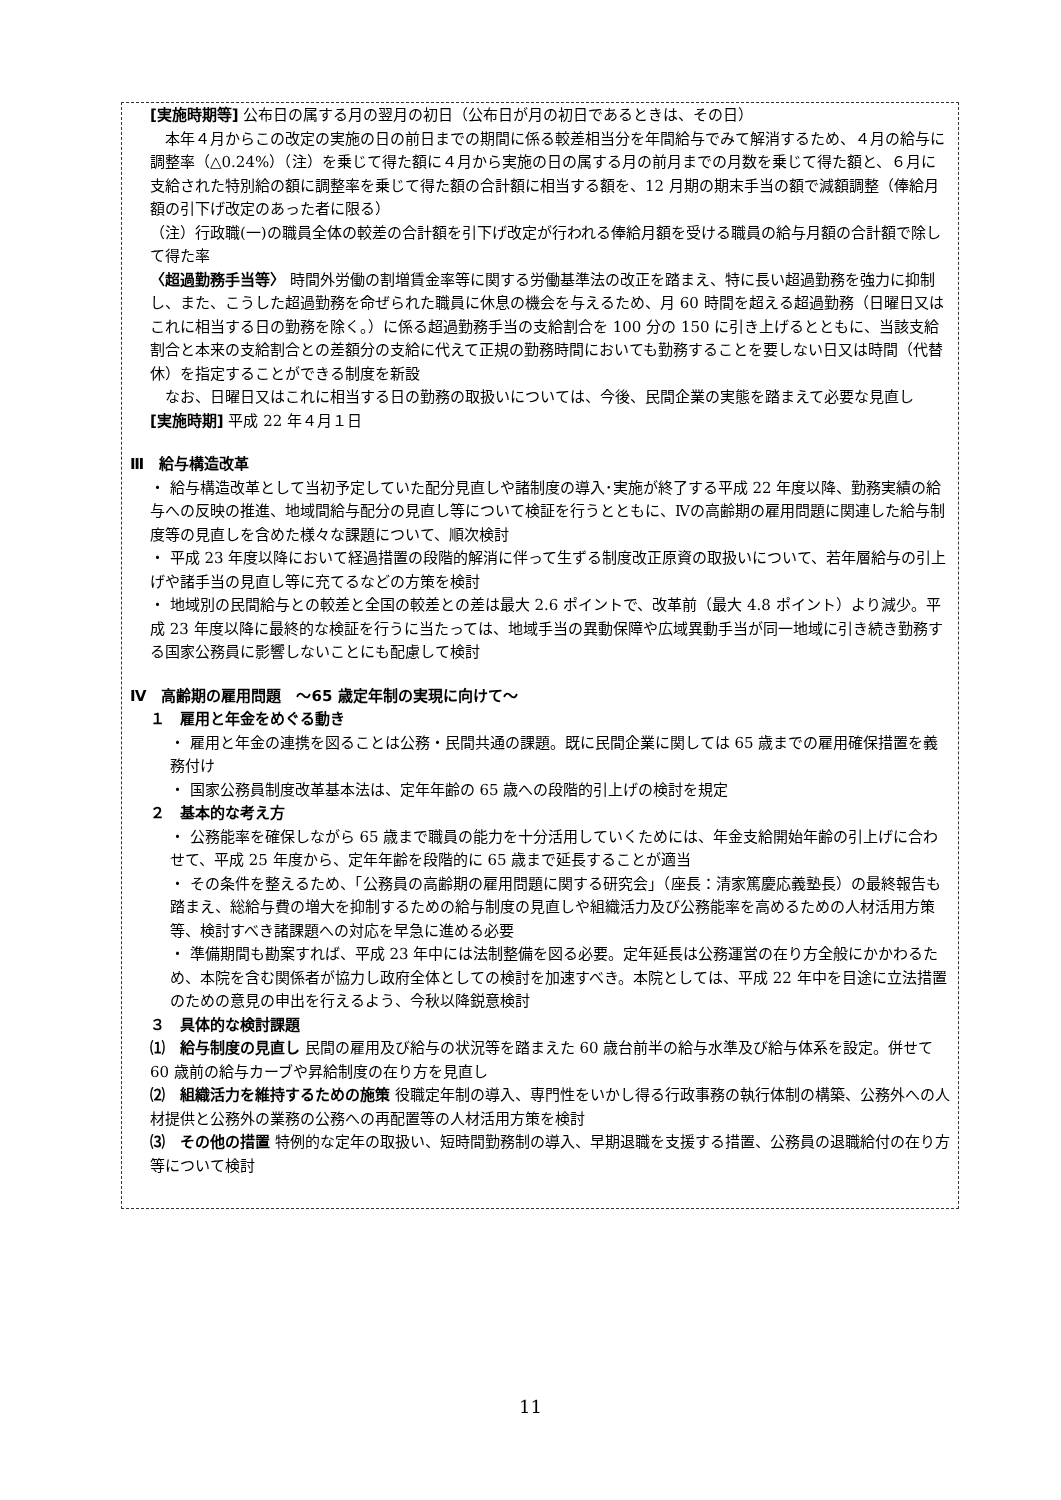[実施時期等] 公布日の属する月の翌月の初日（公布日が月の初日であるときは、その日）
　本年４月からこの改定の実施の日の前日までの期間に係る較差相当分を年間給与でみて解消するため、４月の給与に調整率（△0.24%）（注）を乗じて得た額に４月から実施の日の属する月の前月までの月数を乗じて得た額と、６月に支給された特別給の額に調整率を乗じて得た額の合計額に相当する額を、12 月期の期末手当の額で減額調整（俸給月額の引下げ改定のあった者に限る）
（注）行政職(一)の職員全体の較差の合計額を引下げ改定が行われる俸給月額を受ける職員の給与月額の合計額で除して得た率
〈超過勤務手当等〉 時間外労働の割増賃金率等に関する労働基準法の改正を踏まえ、特に長い超過勤務を強力に抑制し、また、こうした超過勤務を命ぜられた職員に休息の機会を与えるため、月 60 時間を超える超過勤務（日曜日又はこれに相当する日の勤務を除く。）に係る超過勤務手当の支給割合を 100 分の 150 に引き上げるとともに、当該支給割合と本来の支給割合との差額分の支給に代えて正規の勤務時間においても勤務することを要しない日又は時間（代替休）を指定することができる制度を新設
　なお、日曜日又はこれに相当する日の勤務の取扱いについては、今後、民間企業の実態を踏まえて必要な見直し
[実施時期] 平成 22 年４月１日
Ⅲ　給与構造改革
・ 給与構造改革として当初予定していた配分見直しや諸制度の導入･実施が終了する平成 22 年度以降、勤務実績の給与への反映の推進、地域間給与配分の見直し等について検証を行うとともに、Ⅳの高齢期の雇用問題に関連した給与制度等の見直しを含めた様々な課題について、順次検討
・ 平成 23 年度以降において経過措置の段階的解消に伴って生ずる制度改正原資の取扱いについて、若年層給与の引上げや諸手当の見直し等に充てるなどの方策を検討
・ 地域別の民間給与との較差と全国の較差との差は最大 2.6 ポイントで、改革前（最大 4.8 ポイント）より減少。平成 23 年度以降に最終的な検証を行うに当たっては、地域手当の異動保障や広域異動手当が同一地域に引き続き勤務する国家公務員に影響しないことにも配慮して検討
Ⅳ　高齢期の雇用問題　～65 歳定年制の実現に向けて～
１　雇用と年金をめぐる動き
・ 雇用と年金の連携を図ることは公務・民間共通の課題。既に民間企業に関しては 65 歳までの雇用確保措置を義務付け
・ 国家公務員制度改革基本法は、定年年齢の 65 歳への段階的引上げの検討を規定
２　基本的な考え方
・ 公務能率を確保しながら 65 歳まで職員の能力を十分活用していくためには、年金支給開始年齢の引上げに合わせて、平成 25 年度から、定年年齢を段階的に 65 歳まで延長することが適当
・ その条件を整えるため、「公務員の高齢期の雇用問題に関する研究会」（座長：清家篤慶応義塾長）の最終報告も踏まえ、総給与費の増大を抑制するための給与制度の見直しや組織活力及び公務能率を高めるための人材活用方策等、検討すべき諸課題への対応を早急に進める必要
・ 準備期間も勘案すれば、平成 23 年中には法制整備を図る必要。定年延長は公務運営の在り方全般にかかわるため、本院を含む関係者が協力し政府全体としての検討を加速すべき。本院としては、平成 22 年中を目途に立法措置のための意見の申出を行えるよう、今秋以降鋭意検討
３　具体的な検討課題
⑴　給与制度の見直し 民間の雇用及び給与の状況等を踏まえた 60 歳台前半の給与水準及び給与体系を設定。併せて 60 歳前の給与カーブや昇給制度の在り方を見直し
⑵　組織活力を維持するための施策 役職定年制の導入、専門性をいかし得る行政事務の執行体制の構築、公務外への人材提供と公務外の業務の公務への再配置等の人材活用方策を検討
⑶　その他の措置 特例的な定年の取扱い、短時間勤務制の導入、早期退職を支援する措置、公務員の退職給付の在り方等について検討
11